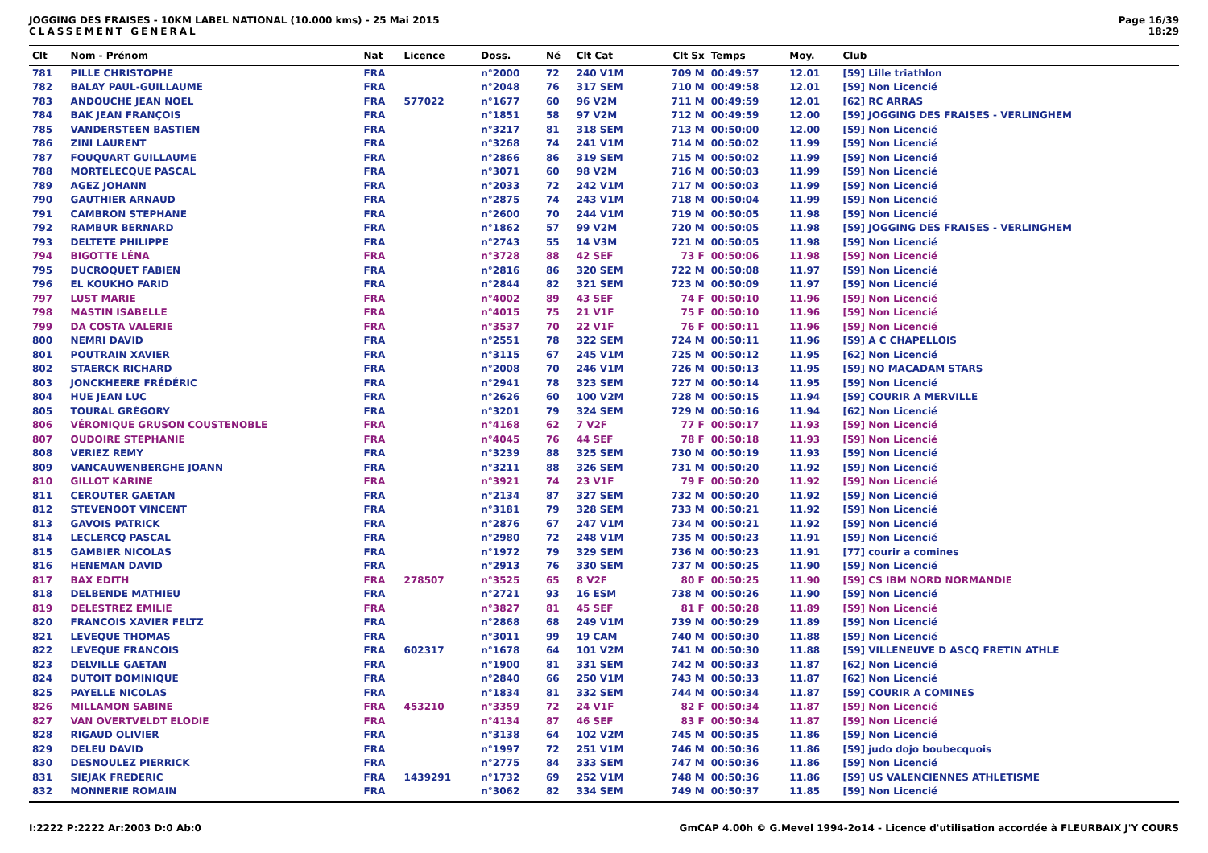JOGGING DES FRAISES - 10KM LABEL NATIONAL (10.000 kms) - 25 Mai 2015
CLASSEMENT GENERAL
Page 16/39
18:29
| Clt | Nom - Prénom | Nat | Licence | Doss. | Né | Clt Cat | Clt Sx | Temps | Moy. | Club |
| --- | --- | --- | --- | --- | --- | --- | --- | --- | --- | --- |
| 781 | PILLE CHRISTOPHE | FRA | | n°2000 | 72 | 240 V1M | 709 M | 00:49:57 | 12.01 | [59] Lille triathlon |
| 782 | BALAY PAUL-GUILLAUME | FRA | | n°2048 | 76 | 317 SEM | 710 M | 00:49:58 | 12.01 | [59] Non Licencié |
| 783 | ANDOUCHE JEAN NOEL | FRA | 577022 | n°1677 | 60 | 96 V2M | 711 M | 00:49:59 | 12.01 | [62] RC ARRAS |
| 784 | BAK JEAN FRANÇOIS | FRA | | n°1851 | 58 | 97 V2M | 712 M | 00:49:59 | 12.00 | [59] JOGGING DES FRAISES - VERLINGHEM |
| 785 | VANDERSTEEN BASTIEN | FRA | | n°3217 | 81 | 318 SEM | 713 M | 00:50:00 | 12.00 | [59] Non Licencié |
| 786 | ZINI LAURENT | FRA | | n°3268 | 74 | 241 V1M | 714 M | 00:50:02 | 11.99 | [59] Non Licencié |
| 787 | FOUQUART GUILLAUME | FRA | | n°2866 | 86 | 319 SEM | 715 M | 00:50:02 | 11.99 | [59] Non Licencié |
| 788 | MORTELECQUE PASCAL | FRA | | n°3071 | 60 | 98 V2M | 716 M | 00:50:03 | 11.99 | [59] Non Licencié |
| 789 | AGEZ JOHANN | FRA | | n°2033 | 72 | 242 V1M | 717 M | 00:50:03 | 11.99 | [59] Non Licencié |
| 790 | GAUTHIER ARNAUD | FRA | | n°2875 | 74 | 243 V1M | 718 M | 00:50:04 | 11.99 | [59] Non Licencié |
| 791 | CAMBRON STEPHANE | FRA | | n°2600 | 70 | 244 V1M | 719 M | 00:50:05 | 11.98 | [59] Non Licencié |
| 792 | RAMBUR BERNARD | FRA | | n°1862 | 57 | 99 V2M | 720 M | 00:50:05 | 11.98 | [59] JOGGING DES FRAISES - VERLINGHEM |
| 793 | DELTETE PHILIPPE | FRA | | n°2743 | 55 | 14 V3M | 721 M | 00:50:05 | 11.98 | [59] Non Licencié |
| 794 | BIGOTTE LÉNA | FRA | | n°3728 | 88 | 42 SEF | 73 F | 00:50:06 | 11.98 | [59] Non Licencié |
| 795 | DUCROQUET FABIEN | FRA | | n°2816 | 86 | 320 SEM | 722 M | 00:50:08 | 11.97 | [59] Non Licencié |
| 796 | EL KOUKHO FARID | FRA | | n°2844 | 82 | 321 SEM | 723 M | 00:50:09 | 11.97 | [59] Non Licencié |
| 797 | LUST MARIE | FRA | | n°4002 | 89 | 43 SEF | 74 F | 00:50:10 | 11.96 | [59] Non Licencié |
| 798 | MASTIN ISABELLE | FRA | | n°4015 | 75 | 21 V1F | 75 F | 00:50:10 | 11.96 | [59] Non Licencié |
| 799 | DA COSTA VALERIE | FRA | | n°3537 | 70 | 22 V1F | 76 F | 00:50:11 | 11.96 | [59] Non Licencié |
| 800 | NEMRI DAVID | FRA | | n°2551 | 78 | 322 SEM | 724 M | 00:50:11 | 11.96 | [59] A C CHAPELLOIS |
| 801 | POUTRAIN XAVIER | FRA | | n°3115 | 67 | 245 V1M | 725 M | 00:50:12 | 11.95 | [62] Non Licencié |
| 802 | STAERCK RICHARD | FRA | | n°2008 | 70 | 246 V1M | 726 M | 00:50:13 | 11.95 | [59] NO MACADAM STARS |
| 803 | JONCKHEERE FRÉDÉRIC | FRA | | n°2941 | 78 | 323 SEM | 727 M | 00:50:14 | 11.95 | [59] Non Licencié |
| 804 | HUE JEAN LUC | FRA | | n°2626 | 60 | 100 V2M | 728 M | 00:50:15 | 11.94 | [59] COURIR A MERVILLE |
| 805 | TOURAL GRÉGORY | FRA | | n°3201 | 79 | 324 SEM | 729 M | 00:50:16 | 11.94 | [62] Non Licencié |
| 806 | VÉRONIQUE GRUSON COUSTENOBLE | FRA | | n°4168 | 62 | 7 V2F | 77 F | 00:50:17 | 11.93 | [59] Non Licencié |
| 807 | OUDOIRE STEPHANIE | FRA | | n°4045 | 76 | 44 SEF | 78 F | 00:50:18 | 11.93 | [59] Non Licencié |
| 808 | VERIEZ REMY | FRA | | n°3239 | 88 | 325 SEM | 730 M | 00:50:19 | 11.93 | [59] Non Licencié |
| 809 | VANCAUWENBERGHE JOANN | FRA | | n°3211 | 88 | 326 SEM | 731 M | 00:50:20 | 11.92 | [59] Non Licencié |
| 810 | GILLOT KARINE | FRA | | n°3921 | 74 | 23 V1F | 79 F | 00:50:20 | 11.92 | [59] Non Licencié |
| 811 | CEROUTER GAETAN | FRA | | n°2134 | 87 | 327 SEM | 732 M | 00:50:20 | 11.92 | [59] Non Licencié |
| 812 | STEVENOOT VINCENT | FRA | | n°3181 | 79 | 328 SEM | 733 M | 00:50:21 | 11.92 | [59] Non Licencié |
| 813 | GAVOIS PATRICK | FRA | | n°2876 | 67 | 247 V1M | 734 M | 00:50:21 | 11.92 | [59] Non Licencié |
| 814 | LECLERCQ PASCAL | FRA | | n°2980 | 72 | 248 V1M | 735 M | 00:50:23 | 11.91 | [59] Non Licencié |
| 815 | GAMBIER NICOLAS | FRA | | n°1972 | 79 | 329 SEM | 736 M | 00:50:23 | 11.91 | [77] courir a comines |
| 816 | HENEMAN DAVID | FRA | | n°2913 | 76 | 330 SEM | 737 M | 00:50:25 | 11.90 | [59] Non Licencié |
| 817 | BAX EDITH | FRA | 278507 | n°3525 | 65 | 8 V2F | 80 F | 00:50:25 | 11.90 | [59] CS IBM NORD NORMANDIE |
| 818 | DELBENDE MATHIEU | FRA | | n°2721 | 93 | 16 ESM | 738 M | 00:50:26 | 11.90 | [59] Non Licencié |
| 819 | DELESTREZ EMILIE | FRA | | n°3827 | 81 | 45 SEF | 81 F | 00:50:28 | 11.89 | [59] Non Licencié |
| 820 | FRANCOIS XAVIER FELTZ | FRA | | n°2868 | 68 | 249 V1M | 739 M | 00:50:29 | 11.89 | [59] Non Licencié |
| 821 | LEVEQUE THOMAS | FRA | | n°3011 | 99 | 19 CAM | 740 M | 00:50:30 | 11.88 | [59] Non Licencié |
| 822 | LEVEQUE FRANCOIS | FRA | 602317 | n°1678 | 64 | 101 V2M | 741 M | 00:50:30 | 11.88 | [59] VILLENEUVE D ASCQ FRETIN ATHLE |
| 823 | DELVILLE GAETAN | FRA | | n°1900 | 81 | 331 SEM | 742 M | 00:50:33 | 11.87 | [62] Non Licencié |
| 824 | DUTOIT DOMINIQUE | FRA | | n°2840 | 66 | 250 V1M | 743 M | 00:50:33 | 11.87 | [62] Non Licencié |
| 825 | PAYELLE NICOLAS | FRA | | n°1834 | 81 | 332 SEM | 744 M | 00:50:34 | 11.87 | [59] COURIR A COMINES |
| 826 | MILLAMON SABINE | FRA | 453210 | n°3359 | 72 | 24 V1F | 82 F | 00:50:34 | 11.87 | [59] Non Licencié |
| 827 | VAN OVERTVELDT ELODIE | FRA | | n°4134 | 87 | 46 SEF | 83 F | 00:50:34 | 11.87 | [59] Non Licencié |
| 828 | RIGAUD OLIVIER | FRA | | n°3138 | 64 | 102 V2M | 745 M | 00:50:35 | 11.86 | [59] Non Licencié |
| 829 | DELEU DAVID | FRA | | n°1997 | 72 | 251 V1M | 746 M | 00:50:36 | 11.86 | [59] judo dojo boubecquois |
| 830 | DESNOULEZ PIERRICK | FRA | | n°2775 | 84 | 333 SEM | 747 M | 00:50:36 | 11.86 | [59] Non Licencié |
| 831 | SIEJAK FREDERIC | FRA | 1439291 | n°1732 | 69 | 252 V1M | 748 M | 00:50:36 | 11.86 | [59] US VALENCIENNES ATHLETISME |
| 832 | MONNERIE ROMAIN | FRA | | n°3062 | 82 | 334 SEM | 749 M | 00:50:37 | 11.85 | [59] Non Licencié |
I:2222 P:2222 Ar:2003 D:0 Ab:0 GmCAP 4.00h © G.Mevel 1994-2o14 - Licence d'utilisation accordée à FLEURBAIX J'Y COURS